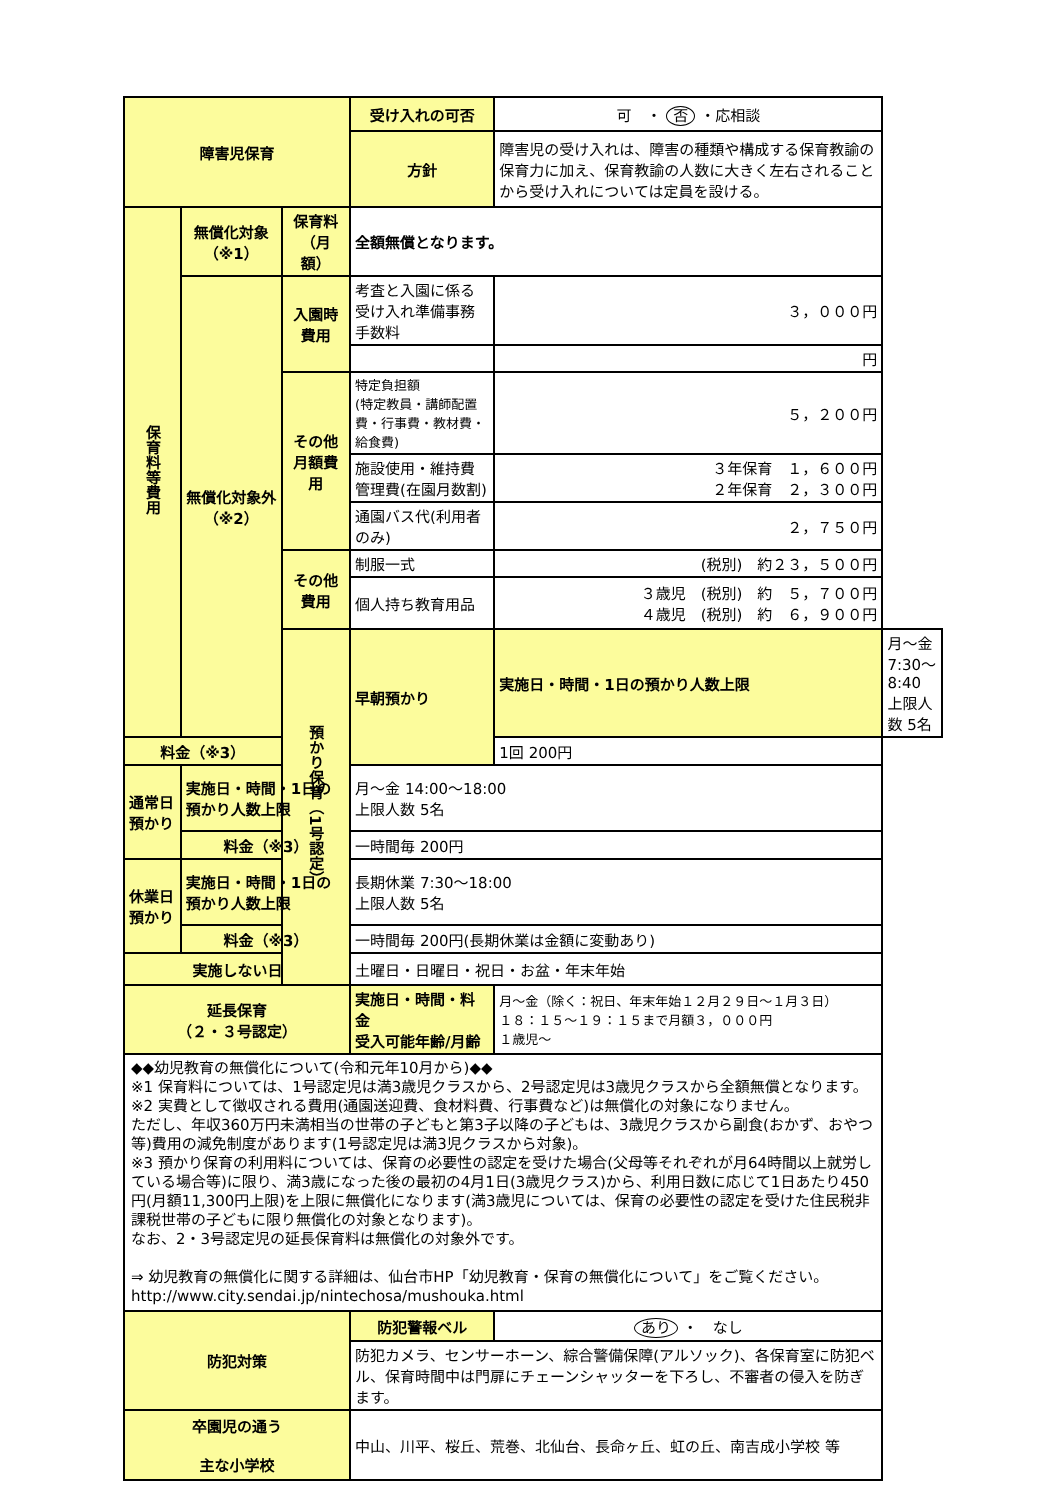| 障害児保育 | | | 受け入れの可否 | | 可 ・ 否 ・応相談 | |
| | | | 方針 | | 障害児の受け入れは、障害の種類や構成する保育教諭の保育力に加え、保育教諭の人数に大きく左右されることから受け入れについては定員を設ける。 | |
| 保育料等費用 | 無償化対象（※1） | 保育料（月額） | 全額無償となります。 | | | |
| | 無償化対象外（※2） | 入園時費用 | 考査と入園に係る受け入れ準備事務手数料 | | ３，０００円 | |
| | | | | | 円 | |
| | | その他月額費用 | 特定負担額 (特定教員・講師配置費・行事費・教材費・給食費) | | ５，２００円 | |
| | | | 施設使用・維持費管理費(在園月数割) | | ３年保育 １，６００円 ２年保育 ２，３００円 | |
| | | | 通園バス代(利用者のみ) | | ２，７５０円 | |
| | | その他費用 | 制服一式 | | (税別) 約２３，５００円 | |
| | | | 個人持ち教育用品 | | ３歳児 (税別) 約 ５，７００円 ４歳児 (税別) 約 ６，９００円 | |
| | | 預かり保育（1号認定） | | 早朝預かり | 実施日・時間・1日の預かり人数上限 | 月～金 7:30～8:40 上限人数 5名 |
| 料金（※3） | | | | | 1回 200円 | |
| 通常日預かり | 実施日・時間・1日の預かり人数上限 | | | 月～金 14:00～18:00 上限人数 5名 | | |
| | 料金（※3） | | | 一時間毎 200円 | | |
| 休業日預かり | 実施日・時間・1日の預かり人数上限 | | | 長期休業 7:30～18:00 上限人数 5名 | | |
| | 料金（※3） | | | 一時間毎 200円(長期休業は金額に変動あり) | | |
| 実施しない日 | | | | 土曜日・日曜日・祝日・お盆・年末年始 | | |
| 延長保育 （２・３号認定） | | | 実施日・時間・料金 受入可能年齢/月齢 | | 月～金（除く：祝日、年末年始１２月２９日～１月３日） １８：１５～１９：１５まで月額３，０００円 １歳児～ | |
| ◆◆幼児教育の無償化について(令和元年10月から)◆◆ ※1 保育料については、1号認定児は満3歳児クラスから、2号認定児は3歳児クラスから全額無償となります。 ※2 実費として徴収される費用(通園送迎費、食材料費、行事費など)は無償化の対象になりません。 ただし、年収360万円未満相当の世帯の子どもと第3子以降の子どもは、3歳児クラスから副食(おかず、おやつ等)費用の減免制度があります(1号認定児は満3児クラスから対象)。 ※3 預かり保育の利用料については、保育の必要性の認定を受けた場合(父母等それぞれが月64時間以上就労している場合等)に限り、満3歳になった後の最初の4月1日(3歳児クラス)から、利用日数に応じて1日あたり450円(月額11,300円上限)を上限に無償化になります(満3歳児については、保育の必要性の認定を受けた住民税非課税世帯の子どもに限り無償化の対象となります)。 なお、2・3号認定児の延長保育料は無償化の対象外です。 ⇒ 幼児教育の無償化に関する詳細は、仙台市HP「幼児教育・保育の無償化について」をご覧ください。 http://www.city.sendai.jp/nintechosa/mushouka.html | | | | | | |
| 防犯対策 | | | 防犯警報ベル | | あり ・ なし | |
| | | | 防犯カメラ、センサーホーン、綜合警備保障(アルソック)、各保育室に防犯ベル、保育時間中は門扉にチェーンシャッターを下ろし、不審者の侵入を防ぎます。 | | | |
| 卒園児の通う 主な小学校 | | | 中山、川平、桜丘、荒巻、北仙台、長命ヶ丘、虹の丘、南吉成小学校 等 | | | |